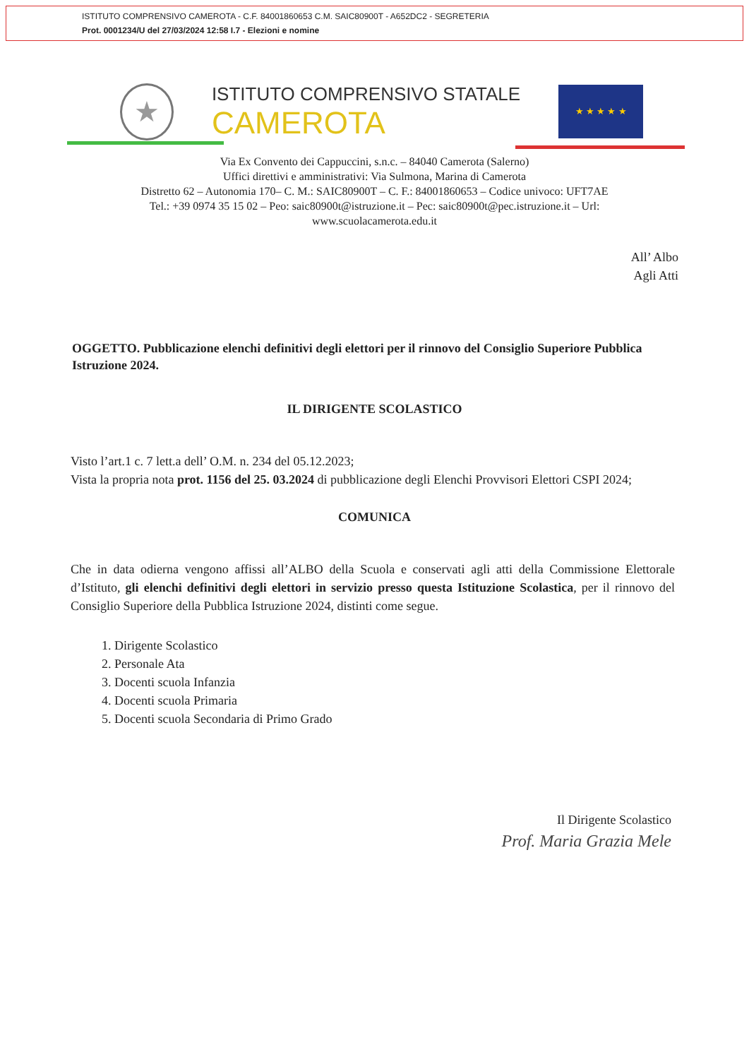ISTITUTO COMPRENSIVO CAMEROTA - C.F. 84001860653 C.M. SAIC80900T - A652DC2 - SEGRETERIA
Prot. 0001234/U del 27/03/2024 12:58 I.7 - Elezioni e nomine
★
ISTITUTO COMPRENSIVO STATALE
CAMEROTA
★ ★ ★ ★ ★
Via Ex Convento dei Cappuccini, s.n.c. – 84040 Camerota (Salerno)
Uffici direttivi e amministrativi: Via Sulmona, Marina di Camerota
Distretto 62 – Autonomia 170– C. M.: SAIC80900T – C. F.: 84001860653 – Codice univoco: UFT7AE
Tel.: +39 0974 35 15 02 – Peo: saic80900t@istruzione.it – Pec: saic80900t@pec.istruzione.it – Url:
www.scuolacamerota.edu.it
All’ Albo
Agli Atti
OGGETTO. Pubblicazione elenchi definitivi degli elettori per il rinnovo del Consiglio Superiore Pubblica Istruzione 2024.
IL DIRIGENTE SCOLASTICO
Visto l’art.1 c. 7 lett.a dell’ O.M. n. 234 del 05.12.2023;
Vista la propria nota prot. 1156 del 25. 03.2024 di pubblicazione degli Elenchi Provvisori Elettori CSPI 2024;
COMUNICA
Che in data odierna vengono affissi all’ALBO della Scuola e conservati agli atti della Commissione Elettorale d’Istituto, gli elenchi definitivi degli elettori in servizio presso questa Istituzione Scolastica, per il rinnovo del Consiglio Superiore della Pubblica Istruzione 2024, distinti come segue.
1. Dirigente Scolastico
2. Personale Ata
3. Docenti scuola Infanzia
4. Docenti scuola Primaria
5. Docenti scuola Secondaria di Primo Grado
Il Dirigente Scolastico
Prof. Maria Grazia Mele